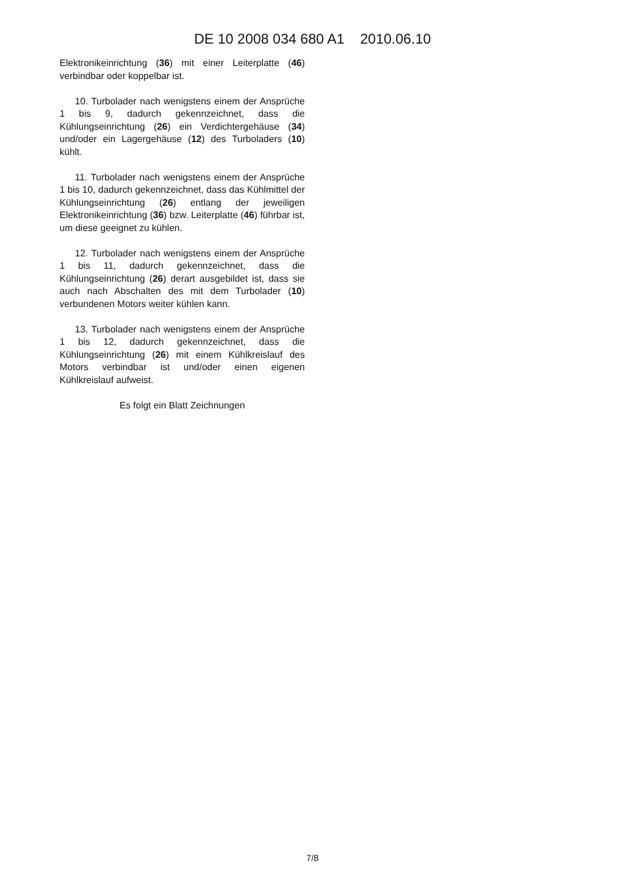DE 10 2008 034 680 A1 2010.06.10
Elektronikeinrichtung (36) mit einer Leiterplatte (46) verbindbar oder koppelbar ist.
10. Turbolader nach wenigstens einem der Ansprüche 1 bis 9, dadurch gekennzeichnet, dass die Kühlungseinrichtung (26) ein Verdichtergehäuse (34) und/oder ein Lagergehäuse (12) des Turboladers (10) kühlt.
11. Turbolader nach wenigstens einem der Ansprüche 1 bis 10, dadurch gekennzeichnet, dass das Kühlmittel der Kühlungseinrichtung (26) entlang der jeweiligen Elektronikeinrichtung (36) bzw. Leiterplatte (46) führbar ist, um diese geeignet zu kühlen.
12. Turbolader nach wenigstens einem der Ansprüche 1 bis 11, dadurch gekennzeichnet, dass die Kühlungseinrichtung (26) derart ausgebildet ist, dass sie auch nach Abschalten des mit dem Turbolader (10) verbundenen Motors weiter kühlen kann.
13. Turbolader nach wenigstens einem der Ansprüche 1 bis 12, dadurch gekennzeichnet, dass die Kühlungseinrichtung (26) mit einem Kühlkreislauf des Motors verbindbar ist und/oder einen eigenen Kühlkreislauf aufweist.
Es folgt ein Blatt Zeichnungen
7/8